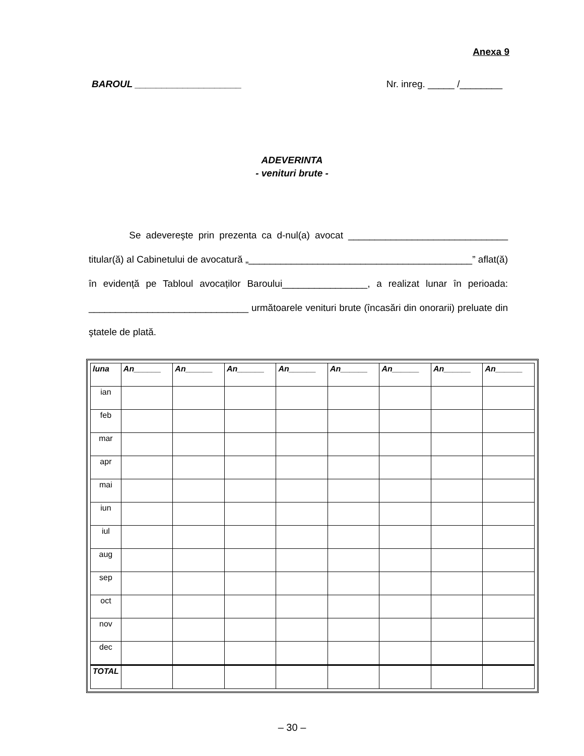Anexa 9
BAROUL ____________________ Nr. inreg. _____ /________
ADEVERINTA
- venituri brute -
Se adevereşte prin prezenta ca d-nul(a) avocat ______________________________ titular(ă) al Cabinetului de avocatură „__________________________________________” aflat(ă) în evidență pe Tabloul avocaților Baroului________________, a realizat lunar în perioada: ______________________________ următoarele venituri brute (încasări din onorarii) preluate din ştatele de plată.
| luna | An______ | An______ | An______ | An______ | An______ | An______ | An______ | An______ |
| --- | --- | --- | --- | --- | --- | --- | --- | --- |
| ian | | | | | | | | |
| feb | | | | | | | | |
| mar | | | | | | | | |
| apr | | | | | | | | |
| mai | | | | | | | | |
| iun | | | | | | | | |
| iul | | | | | | | | |
| aug | | | | | | | | |
| sep | | | | | | | | |
| oct | | | | | | | | |
| nov | | | | | | | | |
| dec | | | | | | | | |
| TOTAL | | | | | | | | |
– 30 –